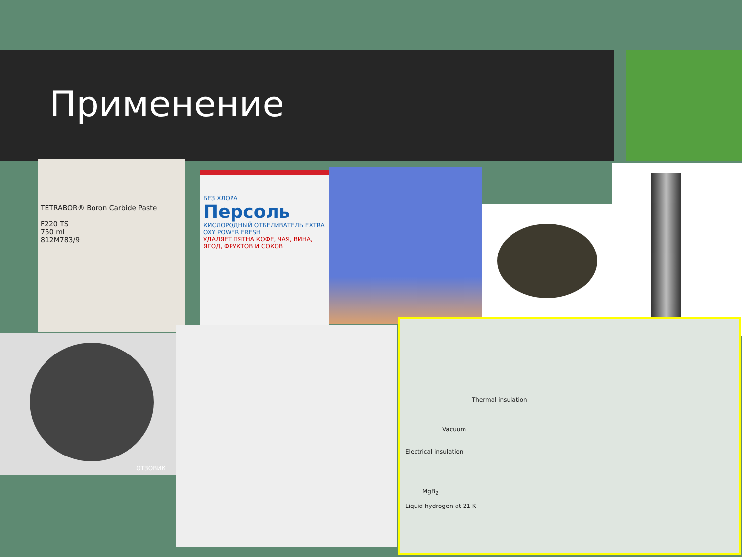Применение
TETRABOR® Boron Carbide Paste
F220 TS
750 ml
812M783/9
БЕЗ ХЛОРА
Персоль
КИСЛОРОДНЫЙ ОТБЕЛИВАТЕЛЬ EXTRA
OXY POWER FRESH
УДАЛЯЕТ ПЯТНА КОФЕ, ЧАЯ, ВИНА, ЯГОД, ФРУКТОВ И СОКОВ
ОТЗОВИК
Thermal insulation
Vacuum
Electrical insulation
MgB<sub>2</sub>
Liquid hydrogen at 21 K